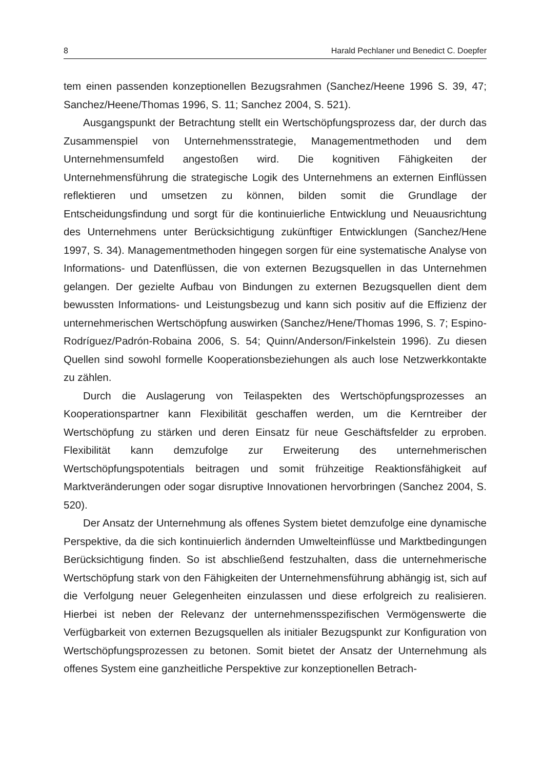8 Harald Pechlaner und Benedict C. Doepfer
tem einen passenden konzeptionellen Bezugsrahmen (Sanchez/Heene 1996 S. 39, 47; Sanchez/Heene/Thomas 1996, S. 11; Sanchez 2004, S. 521).
Ausgangspunkt der Betrachtung stellt ein Wertschöpfungsprozess dar, der durch das Zusammenspiel von Unternehmensstrategie, Managementmethoden und dem Unternehmensumfeld angestoßen wird. Die kognitiven Fähigkeiten der Unternehmensführung die strategische Logik des Unternehmens an externen Einflüssen reflektieren und umsetzen zu können, bilden somit die Grundlage der Entscheidungsfindung und sorgt für die kontinuierliche Entwicklung und Neuausrichtung des Unternehmens unter Berücksichtigung zukünftiger Entwicklungen (Sanchez/Hene 1997, S. 34). Managementmethoden hingegen sorgen für eine systematische Analyse von Informations- und Datenflüssen, die von externen Bezugsquellen in das Unternehmen gelangen. Der gezielte Aufbau von Bindungen zu externen Bezugsquellen dient dem bewussten Informations- und Leistungsbezug und kann sich positiv auf die Effizienz der unternehmerischen Wertschöpfung auswirken (Sanchez/Hene/Thomas 1996, S. 7; Espino-Rodríguez/Padrón-Robaina 2006, S. 54; Quinn/Anderson/Finkelstein 1996). Zu diesen Quellen sind sowohl formelle Kooperationsbeziehungen als auch lose Netzwerkkontakte zu zählen.
Durch die Auslagerung von Teilaspekten des Wertschöpfungsprozesses an Kooperationspartner kann Flexibilität geschaffen werden, um die Kerntreiber der Wertschöpfung zu stärken und deren Einsatz für neue Geschäftsfelder zu erproben. Flexibilität kann demzufolge zur Erweiterung des unternehmerischen Wertschöpfungspotentials beitragen und somit frühzeitige Reaktionsfähigkeit auf Marktveränderungen oder sogar disruptive Innovationen hervorbringen (Sanchez 2004, S. 520).
Der Ansatz der Unternehmung als offenes System bietet demzufolge eine dynamische Perspektive, da die sich kontinuierlich ändernden Umwelteinflüsse und Marktbedingungen Berücksichtigung finden. So ist abschließend festzuhalten, dass die unternehmerische Wertschöpfung stark von den Fähigkeiten der Unternehmensführung abhängig ist, sich auf die Verfolgung neuer Gelegenheiten einzulassen und diese erfolgreich zu realisieren. Hierbei ist neben der Relevanz der unternehmensspezifischen Vermögenswerte die Verfügbarkeit von externen Bezugsquellen als initialer Bezugspunkt zur Konfiguration von Wertschöpfungsprozessen zu betonen. Somit bietet der Ansatz der Unternehmung als offenes System eine ganzheitliche Perspektive zur konzeptionellen Betrach-